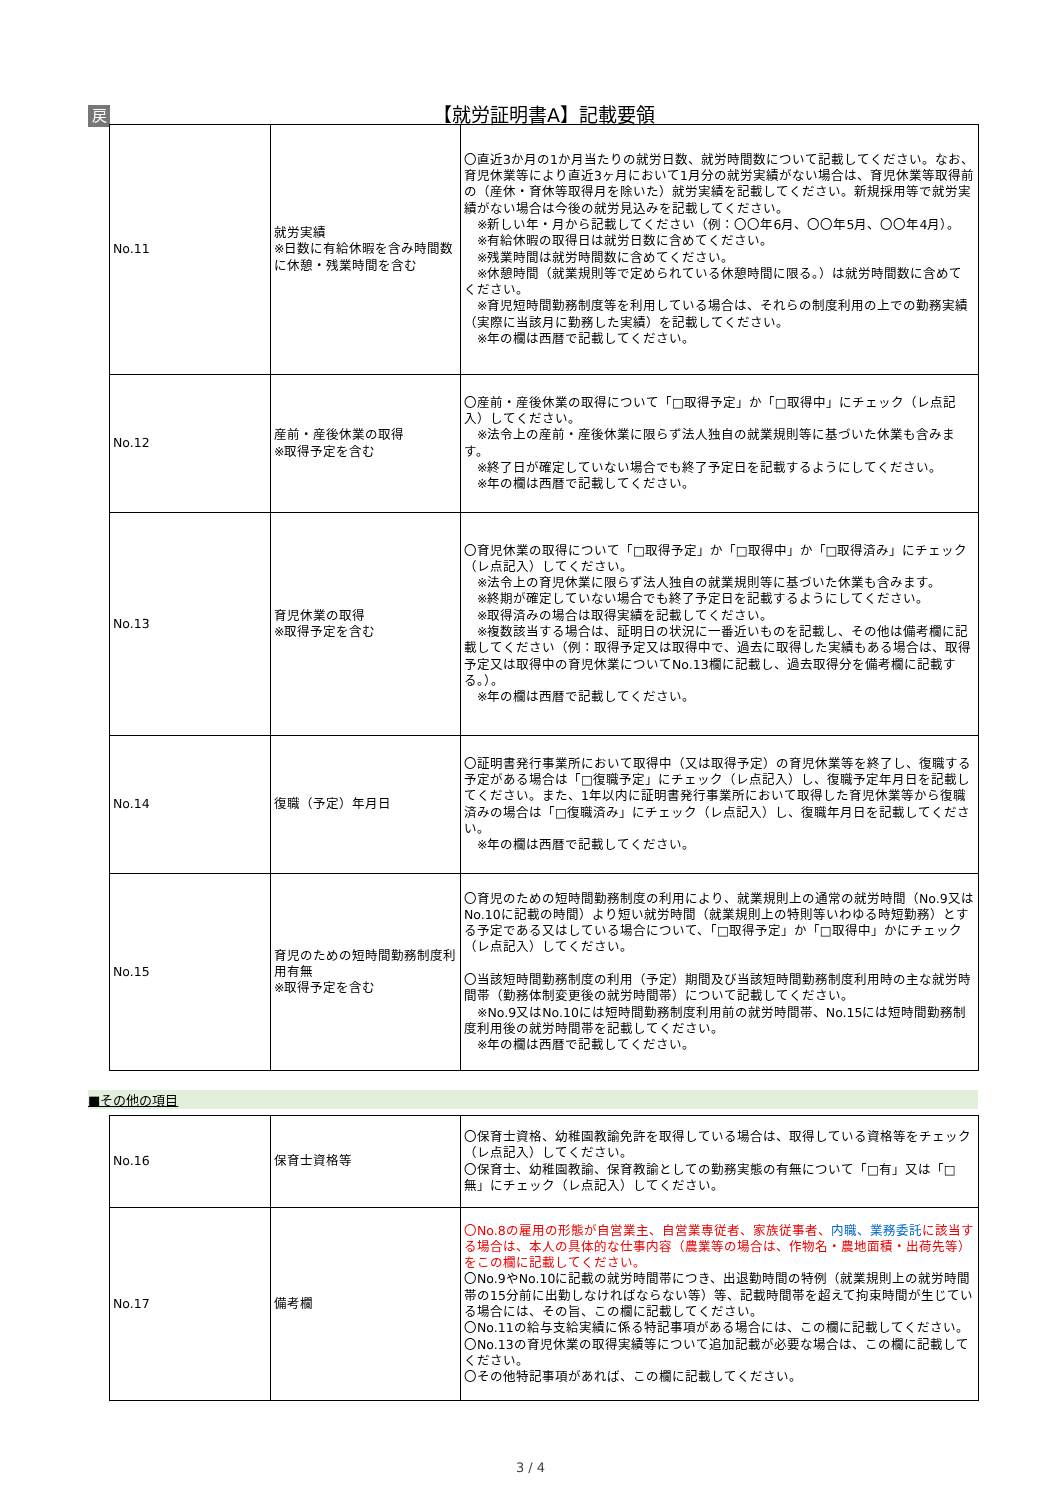戻
【就労証明書A】記載要領
| No.11 | 就労実績 ※日数に有給休暇を含み時間数に休憩・残業時間を含む | 〇直近3か月の1か月当たりの就労日数、就労時間数について記載してください。なお、育児休業等により直近3ヶ月において1月分の就労実績がない場合は、育児休業等取得前の（産休・育休等取得月を除いた）就労実績を記載してください。新規採用等で就労実績がない場合は今後の就労見込みを記載してください。 ※新しい年・月から記載してください（例：〇〇年6月、〇〇年5月、〇〇年4月）。 ※有給休暇の取得日は就労日数に含めてください。 ※残業時間は就労時間数に含めてください。 ※休憩時間（就業規則等で定められている休憩時間に限る。）は就労時間数に含めてください。 ※育児短時間勤務制度等を利用している場合は、それらの制度利用の上での勤務実績（実際に当該月に勤務した実績）を記載してください。 ※年の欄は西暦で記載してください。 |
| No.12 | 産前・産後休業の取得 ※取得予定を含む | 〇産前・産後休業の取得について「□取得予定」か「□取得中」にチェック（レ点記入）してください。 ※法令上の産前・産後休業に限らず法人独自の就業規則等に基づいた休業も含みます。 ※終了日が確定していない場合でも終了予定日を記載するようにしてください。 ※年の欄は西暦で記載してください。 |
| No.13 | 育児休業の取得 ※取得予定を含む | 〇育児休業の取得について「□取得予定」か「□取得中」か「□取得済み」にチェック（レ点記入）してください。 ※法令上の育児休業に限らず法人独自の就業規則等に基づいた休業も含みます。 ※終期が確定していない場合でも終了予定日を記載するようにしてください。 ※取得済みの場合は取得実績を記載してください。 ※複数該当する場合は、証明日の状況に一番近いものを記載し、その他は備考欄に記載してください（例：取得予定又は取得中で、過去に取得した実績もある場合は、取得予定又は取得中の育児休業についてNo.13欄に記載し、過去取得分を備考欄に記載する。）。 ※年の欄は西暦で記載してください。 |
| No.14 | 復職（予定）年月日 | 〇証明書発行事業所において取得中（又は取得予定）の育児休業等を終了し、復職する予定がある場合は「□復職予定」にチェック（レ点記入）し、復職予定年月日を記載してください。また、1年以内に証明書発行事業所において取得した育児休業等から復職済みの場合は「□復職済み」にチェック（レ点記入）し、復職年月日を記載してください。 ※年の欄は西暦で記載してください。 |
| No.15 | 育児のための短時間勤務制度利用有無 ※取得予定を含む | 〇育児のための短時間勤務制度の利用により、就業規則上の通常の就労時間（No.9又はNo.10に記載の時間）より短い就労時間（就業規則上の特則等いわゆる時短勤務）とする予定である又はしている場合について、「□取得予定」か「□取得中」かにチェック（レ点記入）してください。 〇当該短時間勤務制度の利用（予定）期間及び当該短時間勤務制度利用時の主な就労時間帯（勤務体制変更後の就労時間帯）について記載してください。 ※No.9又はNo.10には短時間勤務制度利用前の就労時間帯、No.15には短時間勤務制度利用後の就労時間帯を記載してください。 ※年の欄は西暦で記載してください。 |
■その他の項目
| No.16 | 保育士資格等 | 〇保育士資格、幼稚園教諭免許を取得している場合は、取得している資格等をチェック（レ点記入）してください。 〇保育士、幼稚園教諭、保育教諭としての勤務実態の有無について「□有」又は「□無」にチェック（レ点記入）してください。 |
| No.17 | 備考欄 | 〇No.8の雇用の形態が自営業主、自営業専従者、家族従事者、 内職、業務委託 に該当する場合は、本人の具体的な仕事内容（農業等の場合は、作物名・農地面積・出荷先等）をこの欄に記載してください。 〇No.9やNo.10に記載の就労時間帯につき、出退勤時間の特例（就業規則上の就労時間帯の15分前に出勤しなければならない等）等、記載時間帯を超えて拘束時間が生じている場合には、その旨、この欄に記載してください。 〇No.11の給与支給実績に係る特記事項がある場合には、この欄に記載してください。 〇No.13の育児休業の取得実績等について追加記載が必要な場合は、この欄に記載してください。 〇その他特記事項があれば、この欄に記載してください。 |
3 / 4